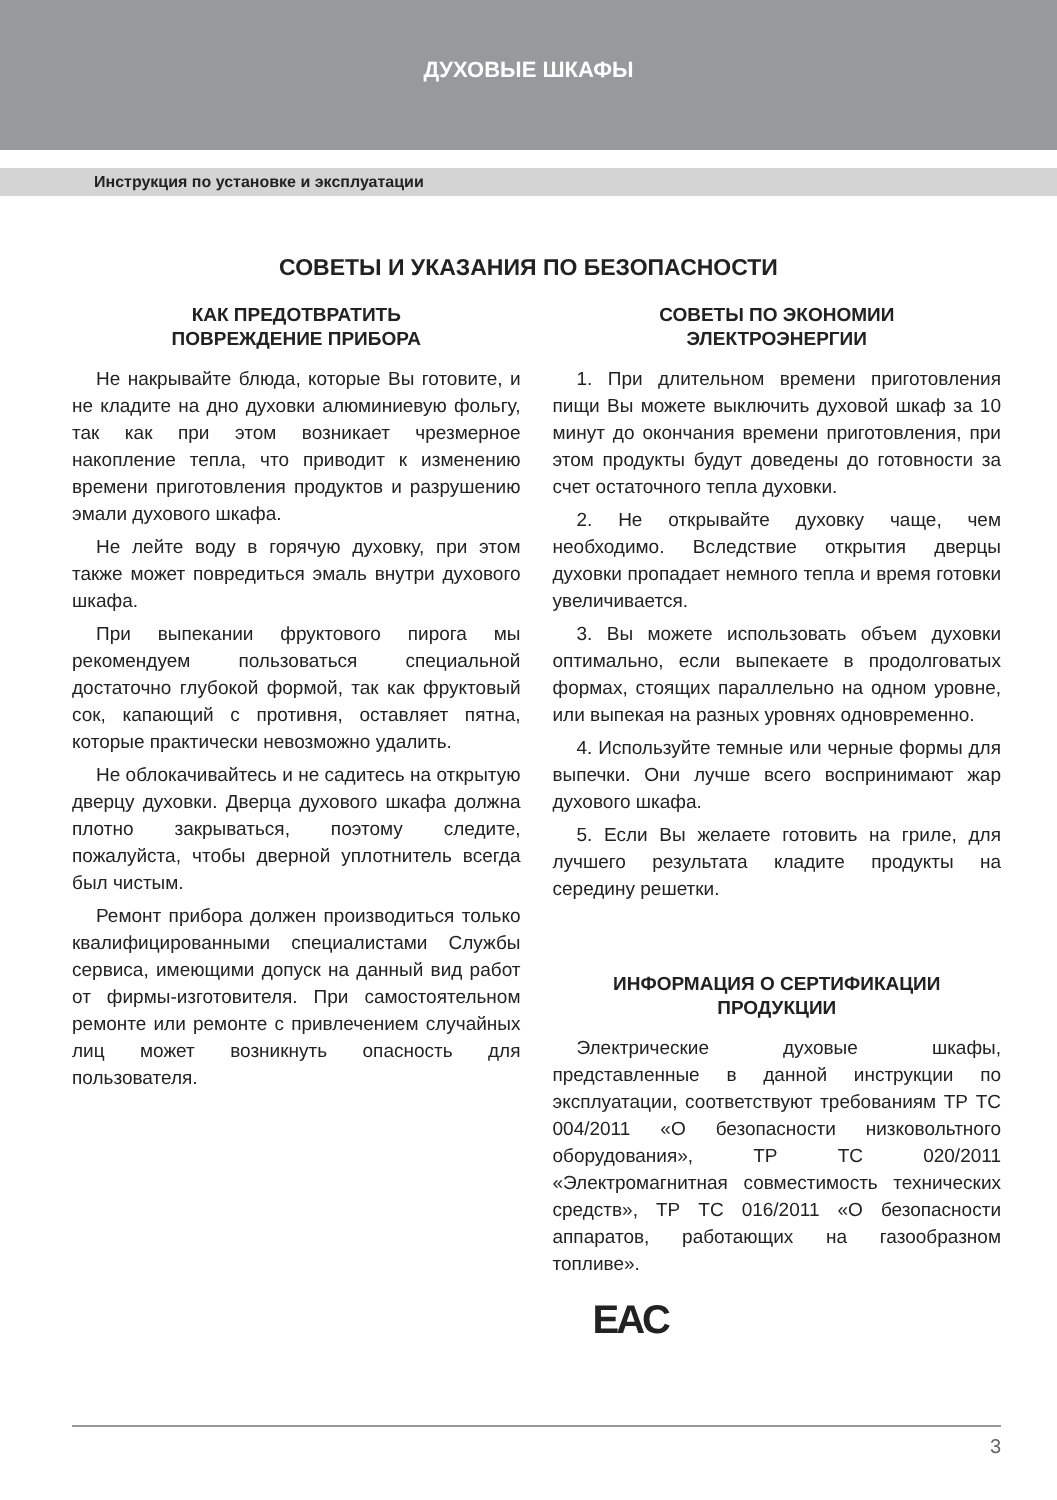ДУХОВЫЕ ШКАФЫ
Инструкция по установке и эксплуатации
СОВЕТЫ И УКАЗАНИЯ ПО БЕЗОПАСНОСТИ
КАК ПРЕДОТВРАТИТЬ
ПОВРЕЖДЕНИЕ ПРИБОРА
Не накрывайте блюда, которые Вы готовите, и не кладите на дно духовки алюминиевую фольгу, так как при этом возникает чрезмерное накопление тепла, что приводит к изменению времени приготовления продуктов и разрушению эмали духового шкафа.
Не лейте воду в горячую духовку, при этом также может повредиться эмаль внутри духового шкафа.
При выпекании фруктового пирога мы рекомендуем пользоваться специальной достаточно глубокой формой, так как фруктовый сок, капающий с противня, оставляет пятна, которые практически невозможно удалить.
Не облокачивайтесь и не садитесь на открытую дверцу духовки. Дверца духового шкафа должна плотно закрываться, поэтому следите, пожалуйста, чтобы дверной уплотнитель всегда был чистым.
Ремонт прибора должен производиться только квалифицированными специалистами Службы сервиса, имеющими допуск на данный вид работ от фирмы-изготовителя. При самостоятельном ремонте или ремонте с привлечением случайных лиц может возникнуть опасность для пользователя.
СОВЕТЫ ПО ЭКОНОМИИ
ЭЛЕКТРОЭНЕРГИИ
1. При длительном времени приготовления пищи Вы можете выключить духовой шкаф за 10 минут до окончания времени приготовления, при этом продукты будут доведены до готовности за счет остаточного тепла духовки.
2. Не открывайте духовку чаще, чем необходимо. Вследствие открытия дверцы духовки пропадает немного тепла и время готовки увеличивается.
3. Вы можете использовать объем духовки оптимально, если выпекаете в продолговатых формах, стоящих параллельно на одном уровне, или выпекая на разных уровнях одновременно.
4. Используйте темные или черные формы для выпечки. Они лучше всего воспринимают жар духового шкафа.
5. Если Вы желаете готовить на гриле, для лучшего результата кладите продукты на середину решетки.
ИНФОРМАЦИЯ О СЕРТИФИКАЦИИ
ПРОДУКЦИИ
Электрические духовые шкафы, представленные в данной инструкции по эксплуатации, соответствуют требованиям ТР ТС 004/2011 «О безопасности низковольтного оборудования», ТР ТС 020/2011 «Электромагнитная совместимость технических средств», ТР ТС 016/2011 «О безопасности аппаратов, работающих на газообразном топливе».
EAC
3